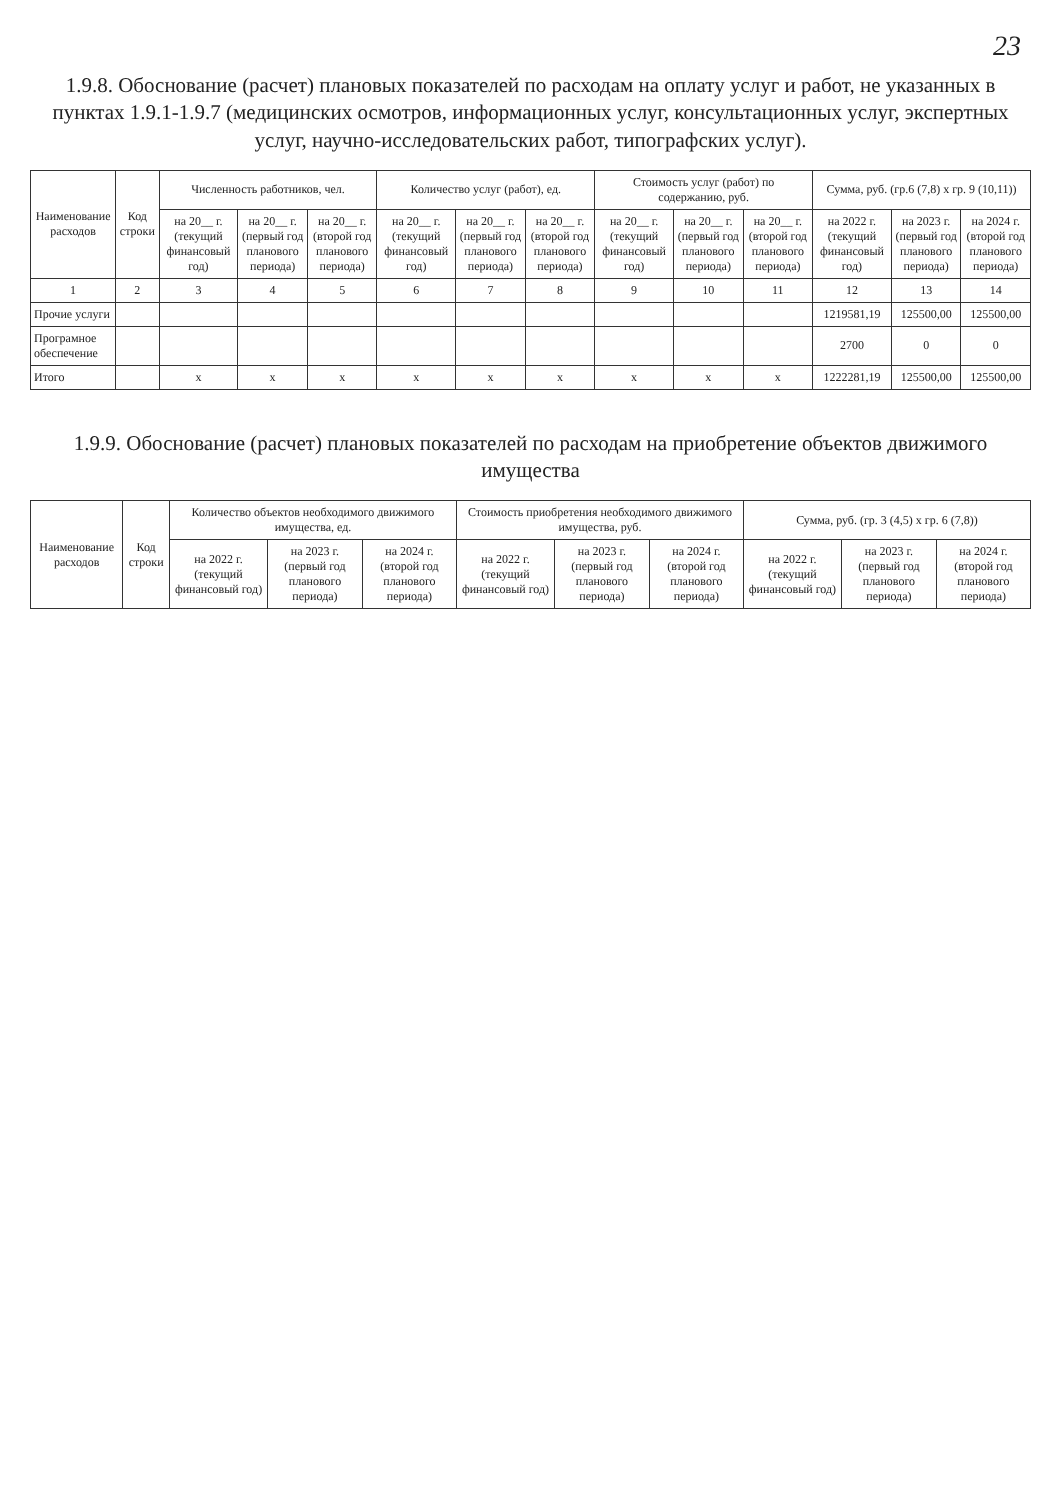23
1.9.8. Обоснование (расчет) плановых показателей по расходам на оплату услуг и работ, не указанных в пунктах 1.9.1-1.9.7 (медицинских осмотров, информационных услуг, консультационных услуг, экспертных услуг, научно-исследовательских работ, типографских услуг).
| Наименование расходов | Код строки | Численность работников, чел. | | | Количество услуг (работ), ед. | | | Стоимость услуг (работ) по содержанию, руб. | | | Сумма, руб. (гр.6 (7,8) х гр. 9 (10,11)) | | |
| --- | --- | --- | --- | --- | --- | --- | --- | --- | --- | --- | --- | --- | --- |
| | | на 20__ г. (текущий финансовый год) | на 20__ г. (первый год планового периода) | на 20__ г. (второй год планового периода) | на 20__ г. (текущий финансовый год) | на 20__ г. (первый год планового периода) | на 20__ г. (второй год планового периода) | на 20__ г. (текущий финансовый год) | на 20__ г. (первый год планового периода) | на 20__ г. (второй год планового периода) | на 2022 г. (текущий финансовый год) | на 2023 г. (первый год планового периода) | на 2024 г. (второй год планового периода) |
| 1 | 2 | 3 | 4 | 5 | 6 | 7 | 8 | 9 | 10 | 11 | 12 | 13 | 14 |
| Прочие услуги | | | | | | | | | | | 1219581,19 | 125500,00 | 125500,00 |
| Програмное обеспечение | | | | | | | | | | | 2700 | 0 | 0 |
| Итого | | х | х | х | х | х | х | х | х | х | 1222281,19 | 125500,00 | 125500,00 |
1.9.9. Обоснование (расчет) плановых показателей по расходам на приобретение объектов движимого имущества
| Наименование расходов | Код строки | Количество объектов необходимого движимого имущества, ед. | | | Стоимость приобретения необходимого движимого имущества, руб. | | | Сумма, руб. (гр. 3 (4,5) х гр. 6 (7,8)) | | |
| --- | --- | --- | --- | --- | --- | --- | --- | --- | --- | --- |
| | | на 2022 г. (текущий финансовый год) | на 2023 г. (первый год планового периода) | на 2024 г. (второй год планового периода) | на 2022 г. (текущий финансовый год) | на 2023 г. (первый год планового периода) | на 2024 г. (второй год планового периода) | на 2022 г. (текущий финансовый год) | на 2023 г. (первый год планового периода) | на 2024 г. (второй год планового периода) |